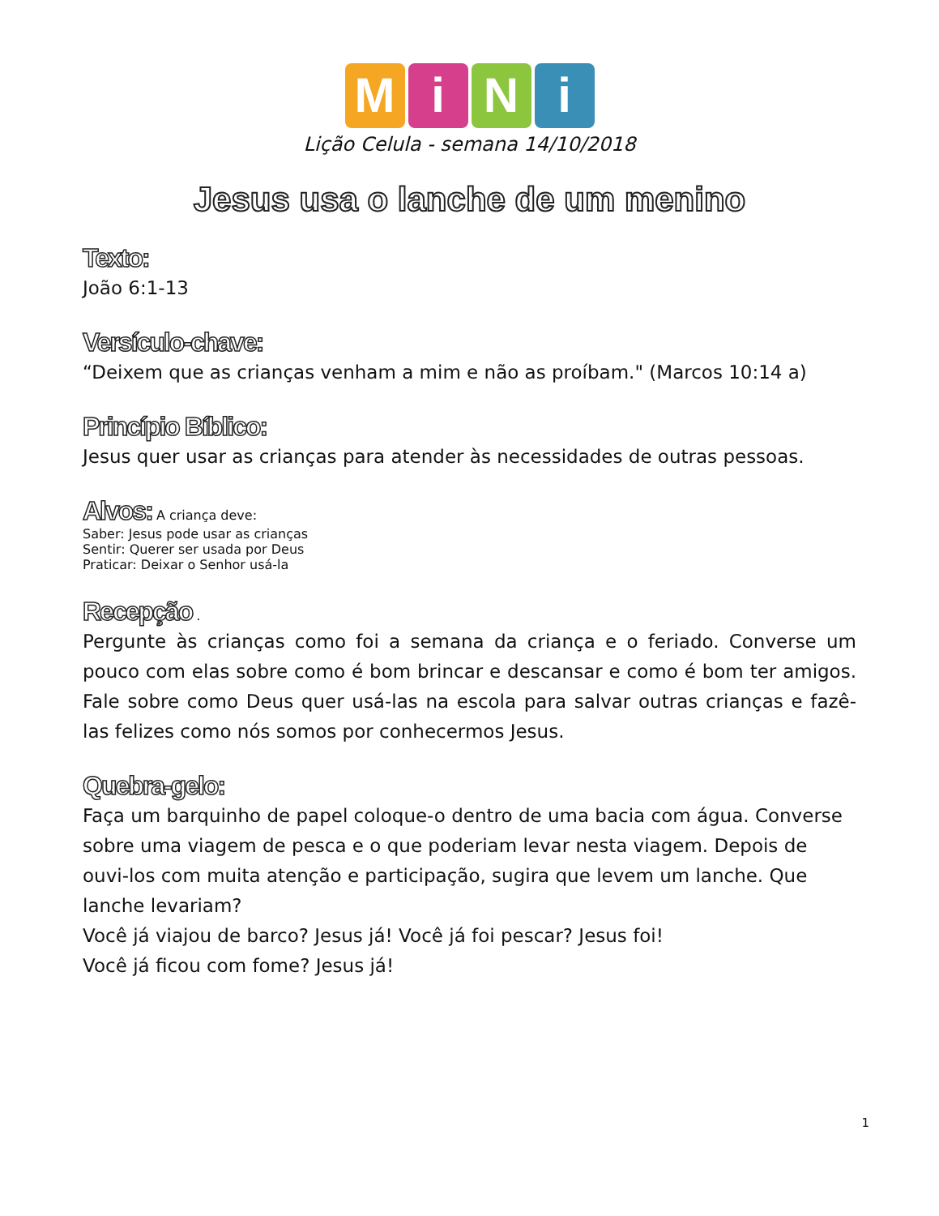MiNi
Lição Celula - semana 14/10/2018
Jesus usa o lanche de um menino
Texto:
João 6:1-13
Versículo-chave:
“Deixem que as crianças venham a mim e não as proíbam." (Marcos 10:14 a)
Princípio Bíblico:
Jesus quer usar as crianças para atender às necessidades de outras pessoas.
Alvos:
A criança deve:
Saber: Jesus pode usar as crianças
Sentir: Querer ser usada por Deus
Praticar: Deixar o Senhor usá-la
Recepção
.
Pergunte às crianças como foi a semana da criança e o feriado. Converse um pouco com elas sobre como é bom brincar e descansar e como é bom ter amigos. Fale sobre como Deus quer usá-las na escola para salvar outras crianças e fazê-las felizes como nós somos por conhecermos Jesus.
Quebra-gelo:
Faça um barquinho de papel coloque-o dentro de uma bacia com água. Converse sobre uma viagem de pesca e o que poderiam levar nesta viagem. Depois de ouvi-los com muita atenção e participação, sugira que levem um lanche. Que lanche levariam?
Você já viajou de barco? Jesus já! Você já foi pescar? Jesus foi!
Você já ficou com fome? Jesus já!
1